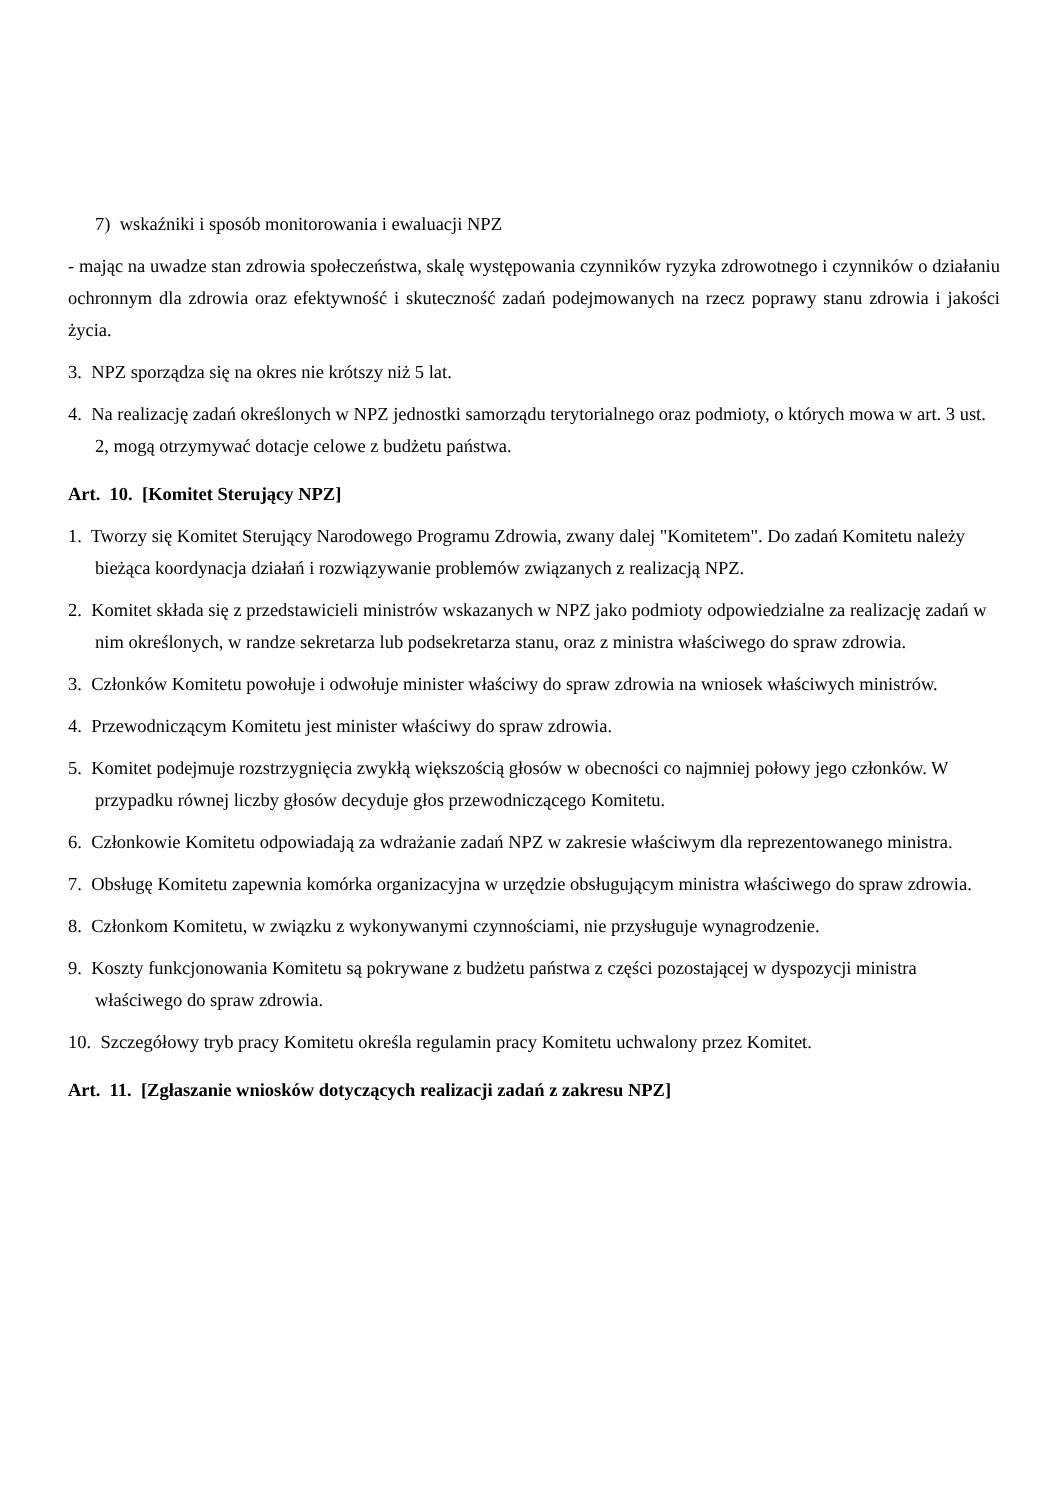7) wskaźniki i sposób monitorowania i ewaluacji NPZ
- mając na uwadze stan zdrowia społeczeństwa, skalę występowania czynników ryzyka zdrowotnego i czynników o działaniu ochronnym dla zdrowia oraz efektywność i skuteczność zadań podejmowanych na rzecz poprawy stanu zdrowia i jakości życia.
3. NPZ sporządza się na okres nie krótszy niż 5 lat.
4. Na realizację zadań określonych w NPZ jednostki samorządu terytorialnego oraz podmioty, o których mowa w art. 3 ust. 2, mogą otrzymywać dotacje celowe z budżetu państwa.
Art. 10. [Komitet Sterujący NPZ]
1. Tworzy się Komitet Sterujący Narodowego Programu Zdrowia, zwany dalej "Komitetem". Do zadań Komitetu należy bieżąca koordynacja działań i rozwiązywanie problemów związanych z realizacją NPZ.
2. Komitet składa się z przedstawicieli ministrów wskazanych w NPZ jako podmioty odpowiedzialne za realizację zadań w nim określonych, w randze sekretarza lub podsekretarza stanu, oraz z ministra właściwego do spraw zdrowia.
3. Członków Komitetu powołuje i odwołuje minister właściwy do spraw zdrowia na wniosek właściwych ministrów.
4. Przewodniczącym Komitetu jest minister właściwy do spraw zdrowia.
5. Komitet podejmuje rozstrzygnięcia zwykłą większością głosów w obecności co najmniej połowy jego członków. W przypadku równej liczby głosów decyduje głos przewodniczącego Komitetu.
6. Członkowie Komitetu odpowiadają za wdrażanie zadań NPZ w zakresie właściwym dla reprezentowanego ministra.
7. Obsługę Komitetu zapewnia komórka organizacyjna w urzędzie obsługującym ministra właściwego do spraw zdrowia.
8. Członkom Komitetu, w związku z wykonywanymi czynnościami, nie przysługuje wynagrodzenie.
9. Koszty funkcjonowania Komitetu są pokrywane z budżetu państwa z części pozostającej w dyspozycji ministra właściwego do spraw zdrowia.
10. Szczegółowy tryb pracy Komitetu określa regulamin pracy Komitetu uchwalony przez Komitet.
Art. 11. [Zgłaszanie wniosków dotyczących realizacji zadań z zakresu NPZ]